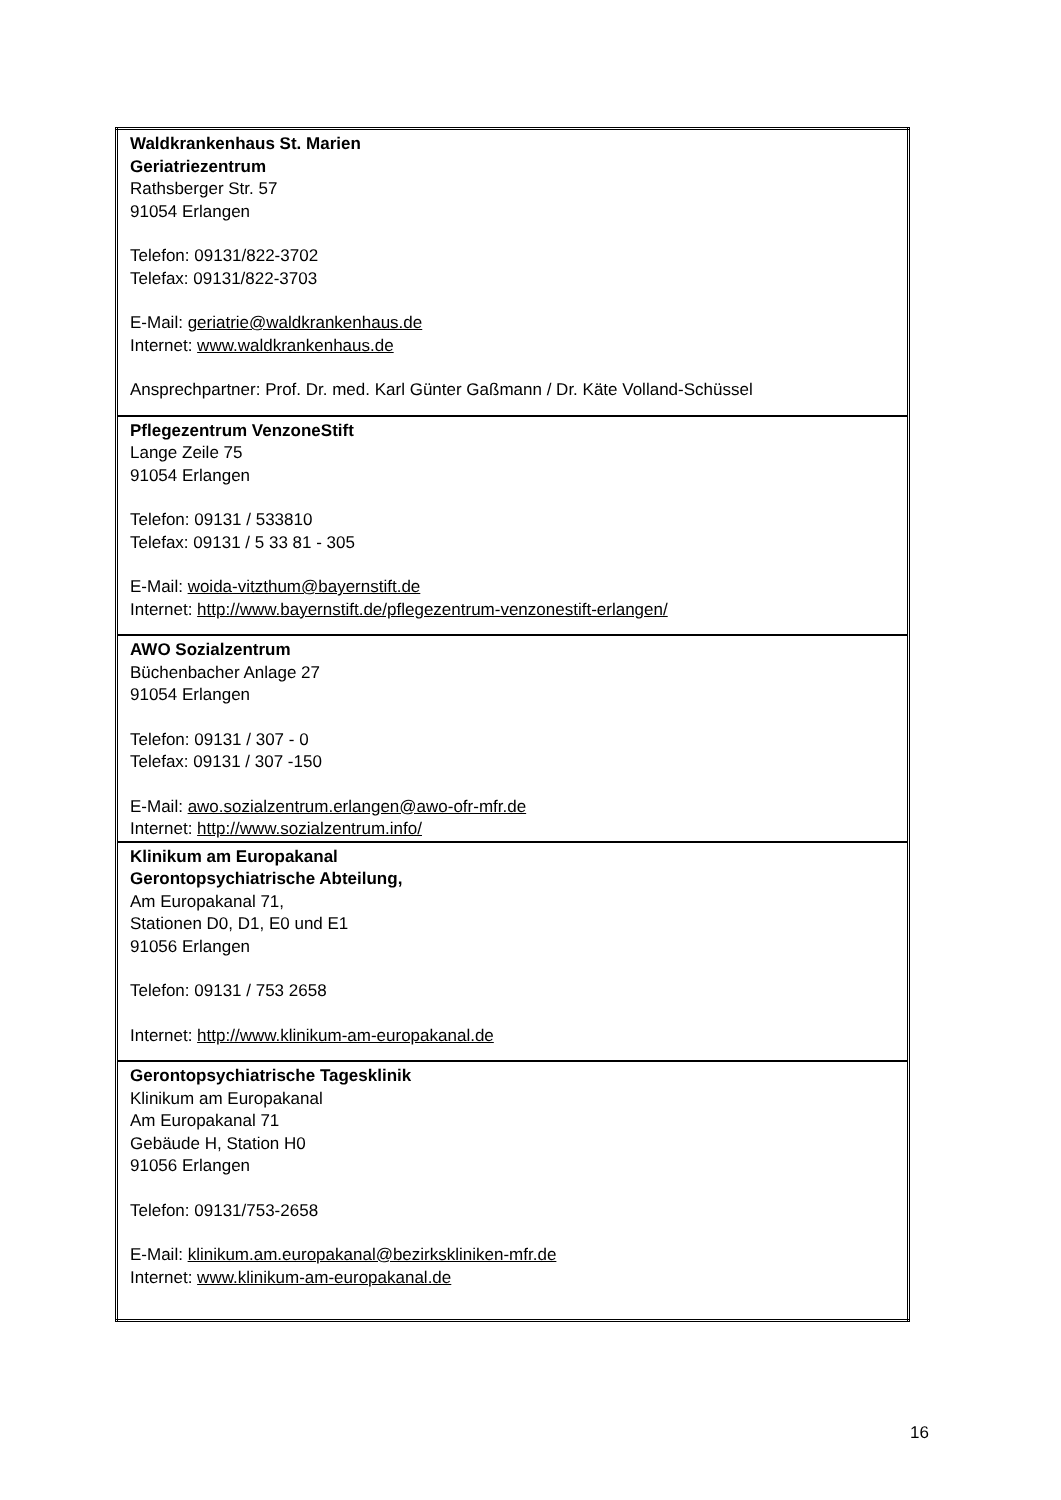| Waldkrankenhaus St. Marien Geriatriezentrum Rathsberger Str. 57 91054 Erlangen Telefon: 09131/822-3702 Telefax: 09131/822-3703 E-Mail: geriatrie@waldkrankenhaus.de Internet: www.waldkrankenhaus.de Ansprechpartner: Prof. Dr. med. Karl Günter Gaßmann / Dr. Käte Volland-Schüssel |
| Pflegezentrum VenzoneStift Lange Zeile 75 91054 Erlangen Telefon: 09131 / 533810 Telefax: 09131 / 5 33 81 - 305 E-Mail: woida-vitzthum@bayernstift.de Internet: http://www.bayernstift.de/pflegezentrum-venzonestift-erlangen/ |
| AWO Sozialzentrum Büchenbacher Anlage 27 91054 Erlangen Telefon: 09131 / 307 - 0 Telefax: 09131 / 307 -150 E-Mail: awo.sozialzentrum.erlangen@awo-ofr-mfr.de Internet: http://www.sozialzentrum.info/ |
| Klinikum am Europakanal Gerontopsychiatrische Abteilung, Am Europakanal 71, Stationen D0, D1, E0 und E1 91056 Erlangen Telefon: 09131 / 753 2658 Internet: http://www.klinikum-am-europakanal.de |
| Gerontopsychiatrische Tagesklinik Klinikum am Europakanal Am Europakanal 71 Gebäude H, Station H0 91056 Erlangen Telefon: 09131/753-2658 E-Mail: klinikum.am.europakanal@bezirkskliniken-mfr.de Internet: www.klinikum-am-europakanal.de |
16